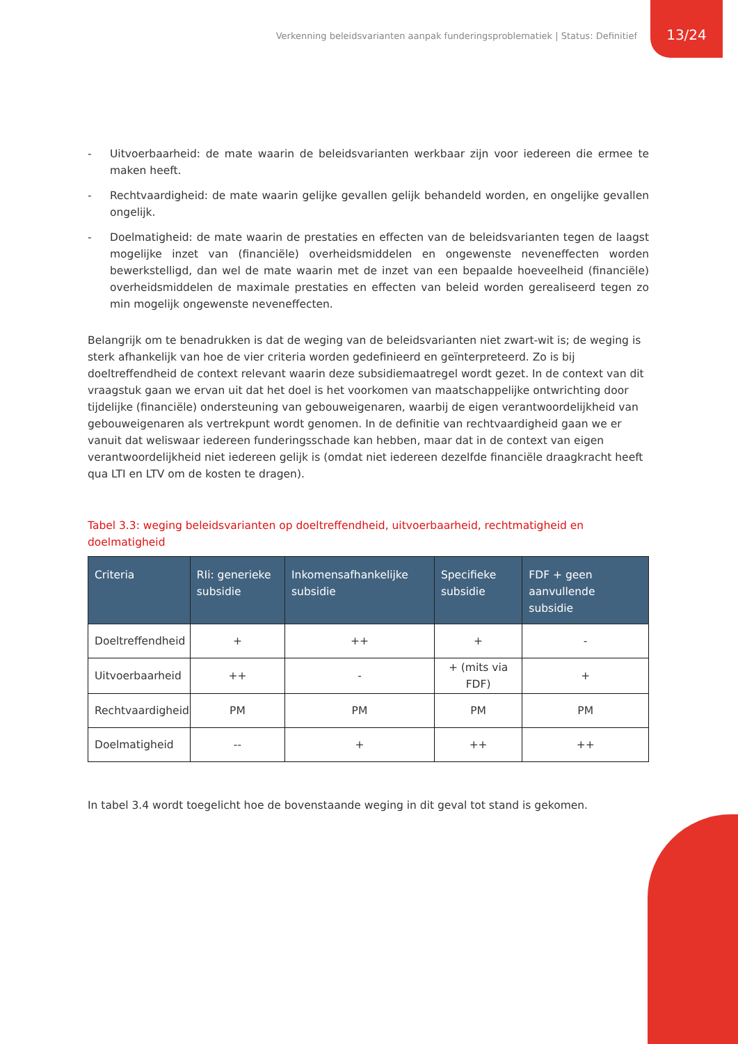Verkenning beleidsvarianten aanpak funderingsproblematiek | Status: Definitief
13/24
- Uitvoerbaarheid: de mate waarin de beleidsvarianten werkbaar zijn voor iedereen die ermee te maken heeft.
- Rechtvaardigheid: de mate waarin gelijke gevallen gelijk behandeld worden, en ongelijke gevallen ongelijk.
- Doelmatigheid: de mate waarin de prestaties en effecten van de beleidsvarianten tegen de laagst mogelijke inzet van (financiële) overheidsmiddelen en ongewenste neveneffecten worden bewerkstelligd, dan wel de mate waarin met de inzet van een bepaalde hoeveelheid (financiële) overheidsmiddelen de maximale prestaties en effecten van beleid worden gerealiseerd tegen zo min mogelijk ongewenste neveneffecten.
Belangrijk om te benadrukken is dat de weging van de beleidsvarianten niet zwart-wit is; de weging is sterk afhankelijk van hoe de vier criteria worden gedefinieerd en geïnterpreteerd. Zo is bij doeltreffendheid de context relevant waarin deze subsidiemaatregel wordt gezet. In de context van dit vraagstuk gaan we ervan uit dat het doel is het voorkomen van maatschappelijke ontwrichting door tijdelijke (financiële) ondersteuning van gebouweigenaren, waarbij de eigen verantwoordelijkheid van gebouweigenaren als vertrekpunt wordt genomen. In de definitie van rechtvaardigheid gaan we er vanuit dat weliswaar iedereen funderingsschade kan hebben, maar dat in de context van eigen verantwoordelijkheid niet iedereen gelijk is (omdat niet iedereen dezelfde financiële draagkracht heeft qua LTI en LTV om de kosten te dragen).
Tabel 3.3: weging beleidsvarianten op doeltreffendheid, uitvoerbaarheid, rechtmatigheid en doelmatigheid
| Criteria | RIi: generieke subsidie | Inkomensafhankelijke subsidie | Specifieke subsidie | FDF + geen aanvullende subsidie |
| --- | --- | --- | --- | --- |
| Doeltreffendheid | + | ++ | + | - |
| Uitvoerbaarheid | ++ | - | + (mits via FDF) | + |
| Rechtvaardigheid | PM | PM | PM | PM |
| Doelmatigheid | -- | + | ++ | ++ |
In tabel 3.4 wordt toegelicht hoe de bovenstaande weging in dit geval tot stand is gekomen.